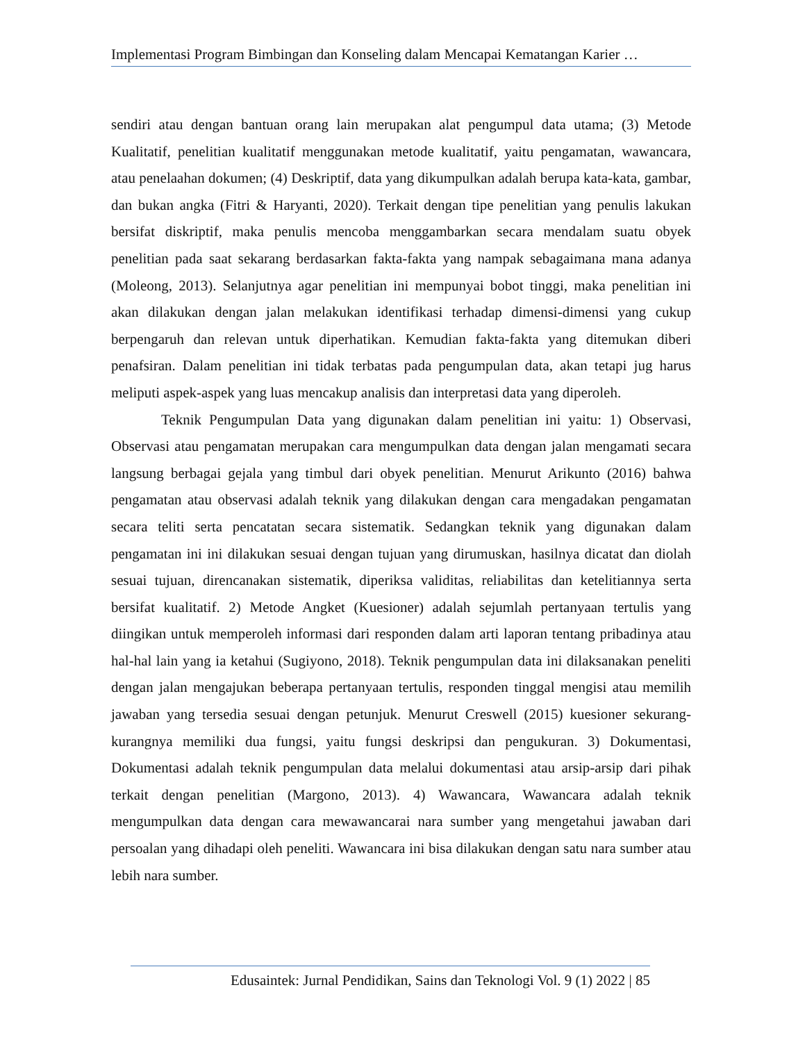Implementasi Program Bimbingan dan Konseling dalam Mencapai Kematangan Karier …
sendiri atau dengan bantuan orang lain merupakan alat pengumpul data utama; (3) Metode Kualitatif, penelitian kualitatif menggunakan metode kualitatif, yaitu pengamatan, wawancara, atau penelaahan dokumen; (4) Deskriptif, data yang dikumpulkan adalah berupa kata-kata, gambar, dan bukan angka (Fitri & Haryanti, 2020). Terkait dengan tipe penelitian yang penulis lakukan bersifat diskriptif, maka penulis mencoba menggambarkan secara mendalam suatu obyek penelitian pada saat sekarang berdasarkan fakta-fakta yang nampak sebagaimana mana adanya (Moleong, 2013). Selanjutnya agar penelitian ini mempunyai bobot tinggi, maka penelitian ini akan dilakukan dengan jalan melakukan identifikasi terhadap dimensi-dimensi yang cukup berpengaruh dan relevan untuk diperhatikan. Kemudian fakta-fakta yang ditemukan diberi penafsiran. Dalam penelitian ini tidak terbatas pada pengumpulan data, akan tetapi jug harus meliputi aspek-aspek yang luas mencakup analisis dan interpretasi data yang diperoleh.
Teknik Pengumpulan Data yang digunakan dalam penelitian ini yaitu: 1) Observasi, Observasi atau pengamatan merupakan cara mengumpulkan data dengan jalan mengamati secara langsung berbagai gejala yang timbul dari obyek penelitian. Menurut Arikunto (2016) bahwa pengamatan atau observasi adalah teknik yang dilakukan dengan cara mengadakan pengamatan secara teliti serta pencatatan secara sistematik. Sedangkan teknik yang digunakan dalam pengamatan ini ini dilakukan sesuai dengan tujuan yang dirumuskan, hasilnya dicatat dan diolah sesuai tujuan, direncanakan sistematik, diperiksa validitas, reliabilitas dan ketelitiannya serta bersifat kualitatif. 2) Metode Angket (Kuesioner) adalah sejumlah pertanyaan tertulis yang diingikan untuk memperoleh informasi dari responden dalam arti laporan tentang pribadinya atau hal-hal lain yang ia ketahui (Sugiyono, 2018). Teknik pengumpulan data ini dilaksanakan peneliti dengan jalan mengajukan beberapa pertanyaan tertulis, responden tinggal mengisi atau memilih jawaban yang tersedia sesuai dengan petunjuk. Menurut Creswell (2015) kuesioner sekurang-kurangnya memiliki dua fungsi, yaitu fungsi deskripsi dan pengukuran. 3) Dokumentasi, Dokumentasi adalah teknik pengumpulan data melalui dokumentasi atau arsip-arsip dari pihak terkait dengan penelitian (Margono, 2013). 4) Wawancara, Wawancara adalah teknik mengumpulkan data dengan cara mewawancarai nara sumber yang mengetahui jawaban dari persoalan yang dihadapi oleh peneliti. Wawancara ini bisa dilakukan dengan satu nara sumber atau lebih nara sumber.
Edusaintek: Jurnal Pendidikan, Sains dan Teknologi Vol. 9 (1) 2022 | 85